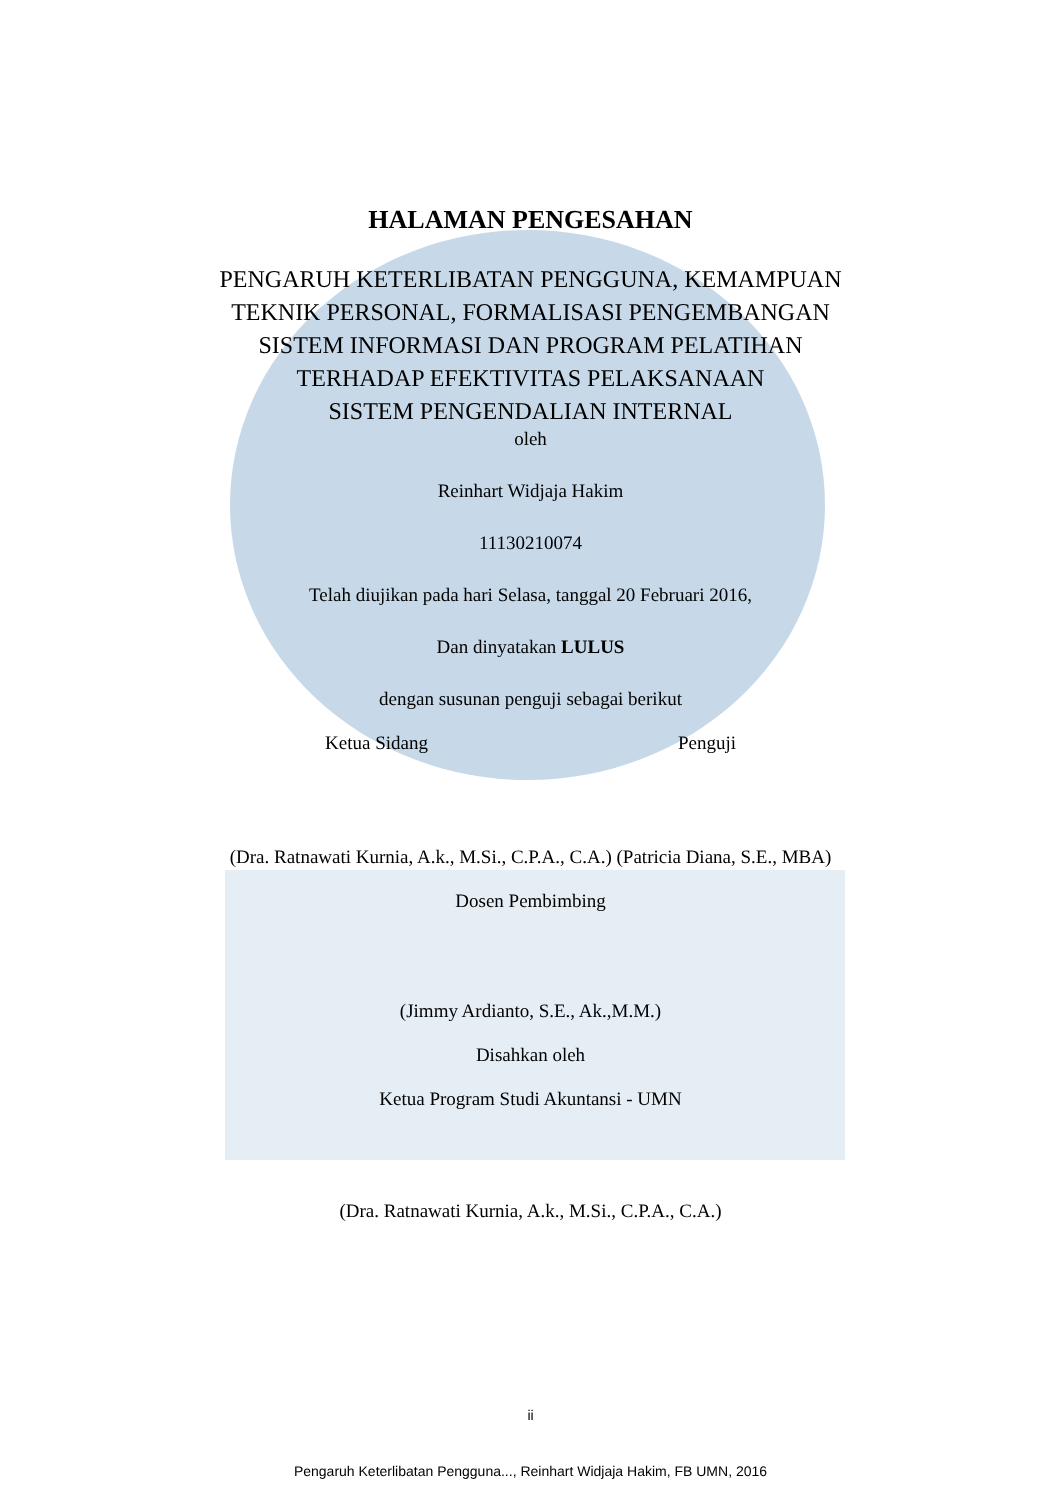HALAMAN PENGESAHAN
PENGARUH KETERLIBATAN PENGGUNA, KEMAMPUAN
TEKNIK PERSONAL, FORMALISASI PENGEMBANGAN
SISTEM INFORMASI DAN PROGRAM PELATIHAN
TERHADAP EFEKTIVITAS PELAKSANAAN
SISTEM PENGENDALIAN INTERNAL
oleh
Reinhart Widjaja Hakim
11130210074
Telah diujikan pada hari Selasa, tanggal 20 Februari 2016,
Dan dinyatakan LULUS
dengan susunan penguji sebagai berikut
Ketua Sidang Penguji
(Dra. Ratnawati Kurnia, A.k., M.Si., C.P.A., C.A.) (Patricia Diana, S.E., MBA)
Dosen Pembimbing
(Jimmy Ardianto, S.E., Ak.,M.M.)
Disahkan oleh
Ketua Program Studi Akuntansi - UMN
(Dra. Ratnawati Kurnia, A.k., M.Si., C.P.A., C.A.)
ii
Pengaruh Keterlibatan Pengguna..., Reinhart Widjaja Hakim, FB UMN, 2016